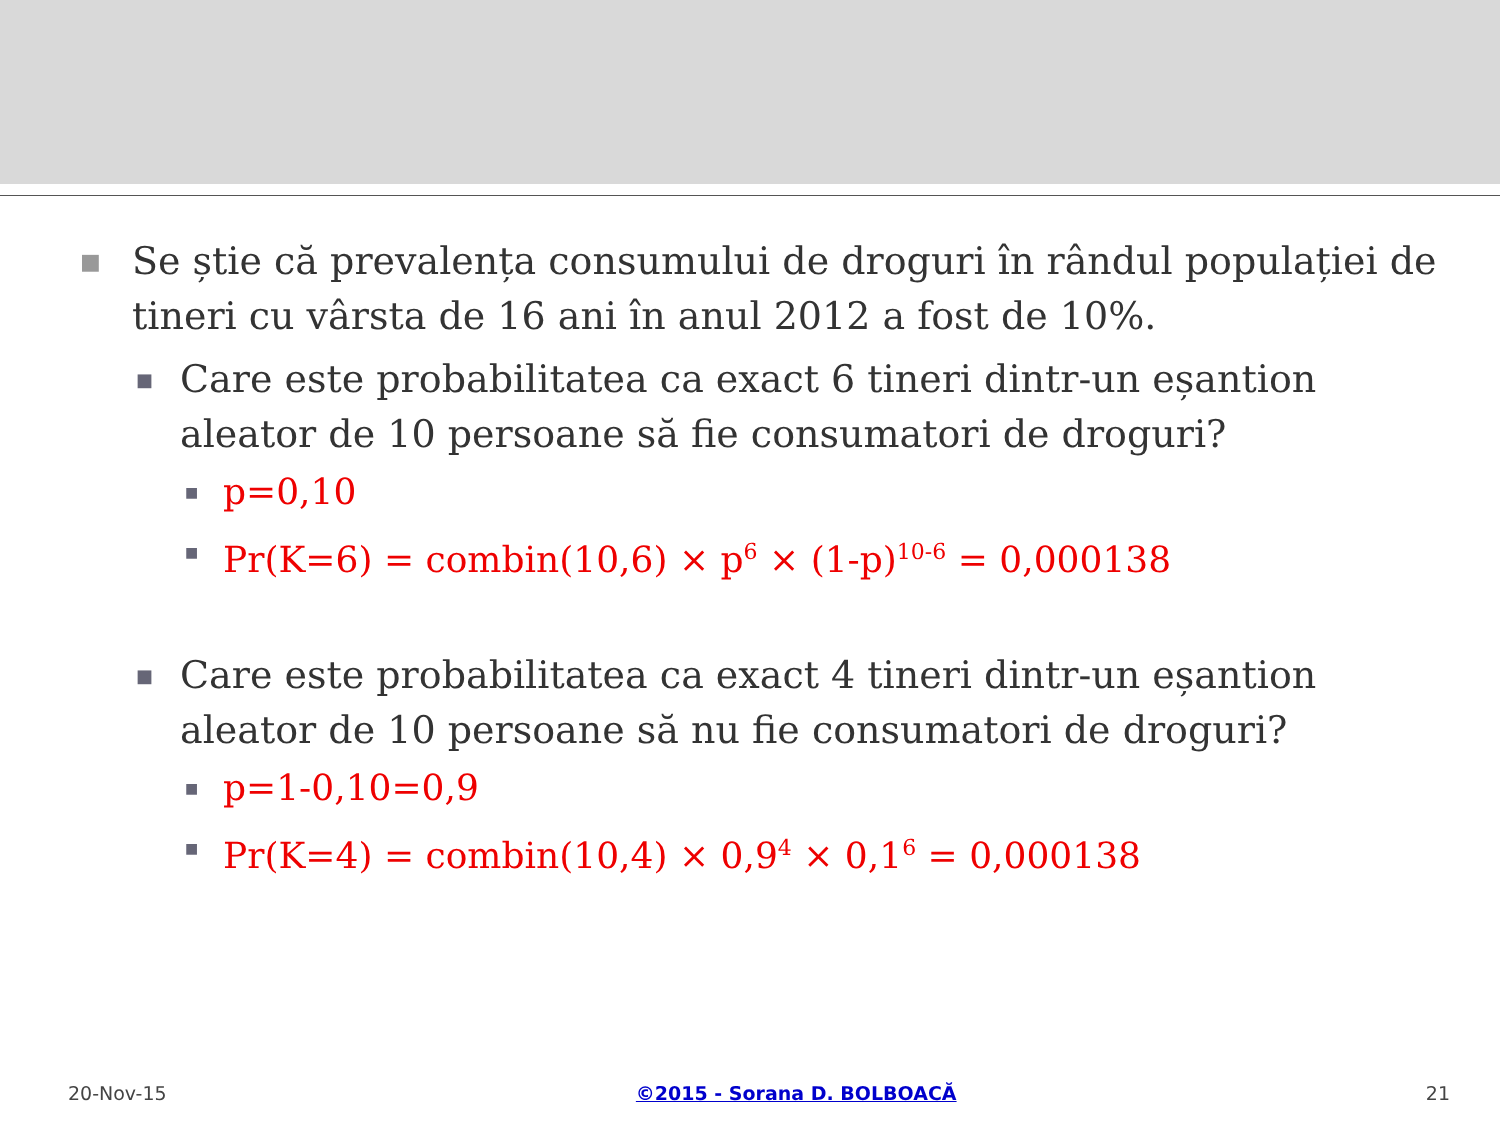■ Se știe că prevalența consumului de droguri în rândul populației de tineri cu vârsta de 16 ani în anul 2012 a fost de 10%.
■ Care este probabilitatea ca exact 6 tineri dintr-un eșantion aleator de 10 persoane să fie consumatori de droguri?
■ p=0,10
■ Pr(K=6) = combin(10,6) × p<sup>6</sup> × (1-p)<sup>10-6</sup> = 0,000138
■ Care este probabilitatea ca exact 4 tineri dintr-un eșantion aleator de 10 persoane să nu fie consumatori de droguri?
■ p=1-0,10=0,9
■ Pr(K=4) = combin(10,4) × 0,9<sup>4</sup> × 0,1<sup>6</sup> = 0,000138
20-Nov-15 ©2015 - Sorana D. BOLBOACĂ 21